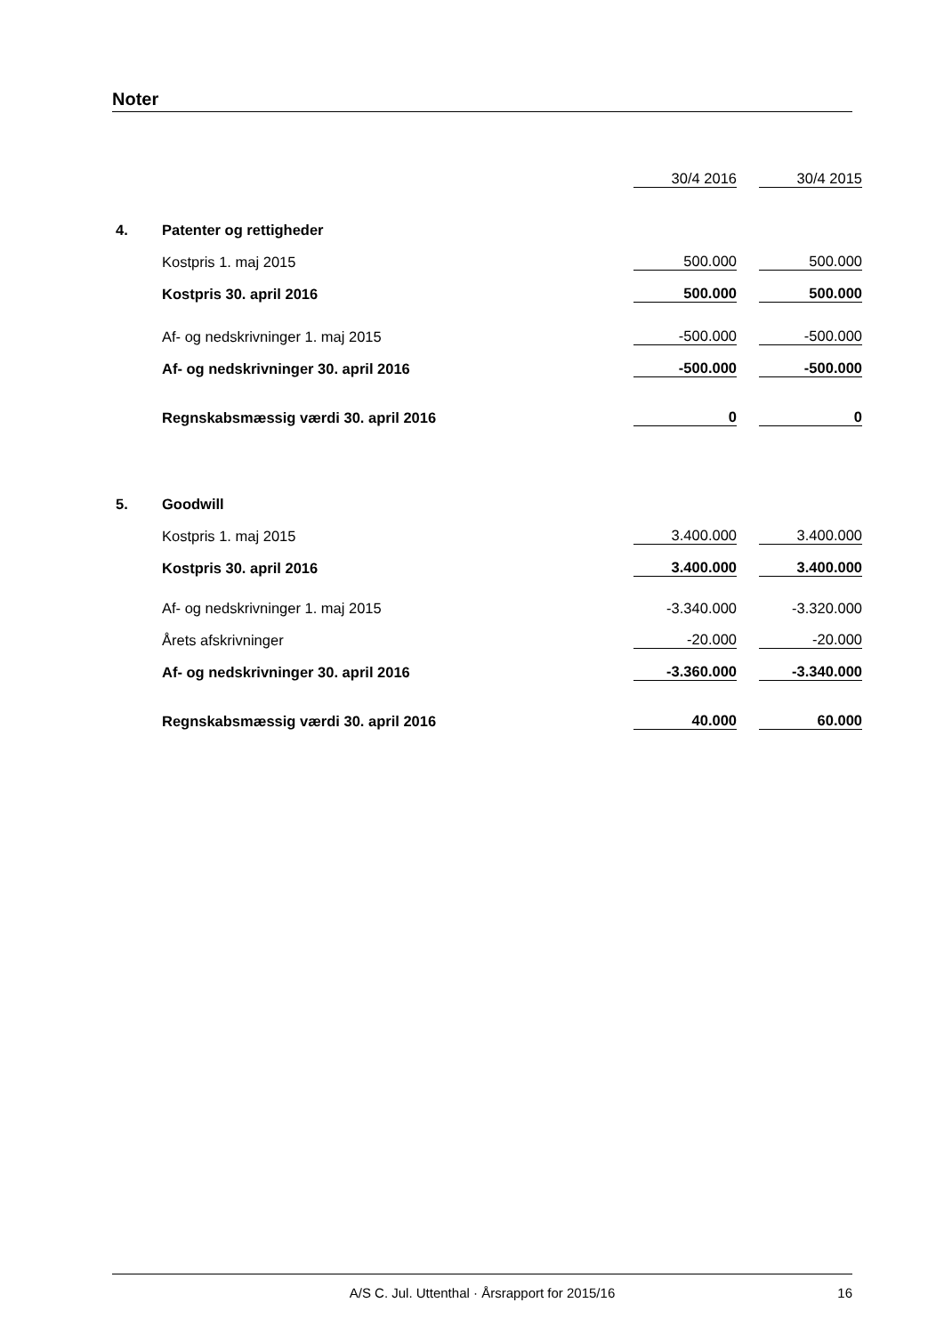Noter
| | | 30/4 2016 | | 30/4 2015 |
| 4. | Patenter og rettigheder | | | |
| | Kostpris 1. maj 2015 | 500.000 | | 500.000 |
| | Kostpris 30. april 2016 | 500.000 | | 500.000 |
| | Af- og nedskrivninger 1. maj 2015 | -500.000 | | -500.000 |
| | Af- og nedskrivninger 30. april 2016 | -500.000 | | -500.000 |
| | Regnskabsmæssig værdi 30. april 2016 | 0 | | 0 |
| 5. | Goodwill | | | |
| | Kostpris 1. maj 2015 | 3.400.000 | | 3.400.000 |
| | Kostpris 30. april 2016 | 3.400.000 | | 3.400.000 |
| | Af- og nedskrivninger 1. maj 2015 | -3.340.000 | | -3.320.000 |
| | Årets afskrivninger | -20.000 | | -20.000 |
| | Af- og nedskrivninger 30. april 2016 | -3.360.000 | | -3.340.000 |
| | Regnskabsmæssig værdi 30. april 2016 | 40.000 | | 60.000 |
A/S C. Jul. Uttenthal · Årsrapport for 2015/16 16